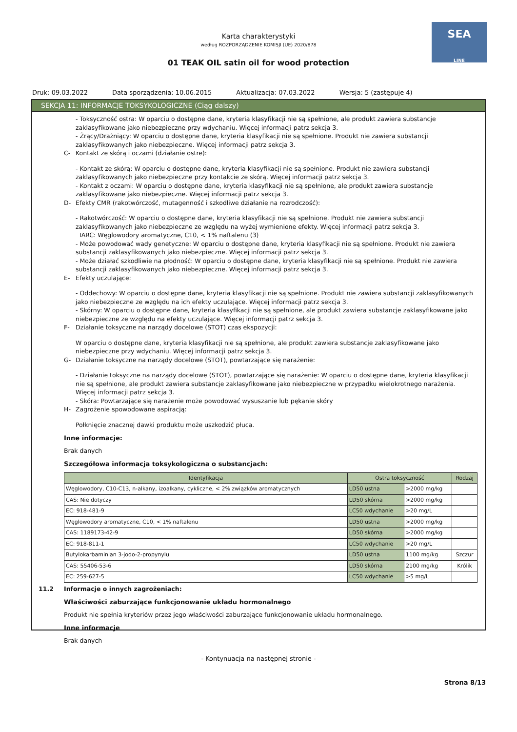SEA
LINE
Karta charakterystyki
według ROZPORZĄDZENIE KOMISJI (UE) 2020/878
01 TEAK OIL satin oil for wood protection
Druk: 09.03.2022 Data sporządzenia: 10.06.2015 Aktualizacja: 07.03.2022 Wersja: 5 (zastępuje 4)
SEKCJA 11: INFORMACJE TOKSYKOLOGICZNE (Ciąg dalszy)
- Toksyczność ostra: W oparciu o dostępne dane, kryteria klasyfikacji nie są spełnione, ale produkt zawiera substancje zaklasyfikowane jako niebezpieczne przy wdychaniu. Więcej informacji patrz sekcja 3.
- Żrący/Drażniący: W oparciu o dostępne dane, kryteria klasyfikacji nie są spełnione. Produkt nie zawiera substancji zaklasyfikowanych jako niebezpieczne. Więcej informacji patrz sekcja 3.
C- Kontakt ze skórą i oczami (działanie ostre):
- Kontakt ze skórą: W oparciu o dostępne dane, kryteria klasyfikacji nie są spełnione. Produkt nie zawiera substancji zaklasyfikowanych jako niebezpieczne przy kontakcie ze skórą. Więcej informacji patrz sekcja 3.
- Kontakt z oczami: W oparciu o dostępne dane, kryteria klasyfikacji nie są spełnione, ale produkt zawiera substancje zaklasyfikowane jako niebezpieczne. Więcej informacji patrz sekcja 3.
D- Efekty CMR (rakotwórczość, mutagenność i szkodliwe działanie na rozrodczość):
- Rakotwórczość: W oparciu o dostępne dane, kryteria klasyfikacji nie są spełnione. Produkt nie zawiera substancji zaklasyfikowanych jako niebezpieczne ze względu na wyżej wymienione efekty. Więcej informacji patrz sekcja 3.
IARC: Węglowodory aromatyczne, C10, < 1% naftalenu (3)
- Może powodować wady genetyczne: W oparciu o dostępne dane, kryteria klasyfikacji nie są spełnione. Produkt nie zawiera substancji zaklasyfikowanych jako niebezpieczne. Więcej informacji patrz sekcja 3.
- Może działać szkodliwie na płodność: W oparciu o dostępne dane, kryteria klasyfikacji nie są spełnione. Produkt nie zawiera substancji zaklasyfikowanych jako niebezpieczne. Więcej informacji patrz sekcja 3.
E- Efekty uczulające:
- Oddechowy: W oparciu o dostępne dane, kryteria klasyfikacji nie są spełnione. Produkt nie zawiera substancji zaklasyfikowanych jako niebezpieczne ze względu na ich efekty uczulające. Więcej informacji patrz sekcja 3.
- Skórny: W oparciu o dostępne dane, kryteria klasyfikacji nie są spełnione, ale produkt zawiera substancje zaklasyfikowane jako niebezpieczne ze względu na efekty uczulające. Więcej informacji patrz sekcja 3.
F- Działanie toksyczne na narządy docelowe (STOT) czas ekspozycji:
W oparciu o dostępne dane, kryteria klasyfikacji nie są spełnione, ale produkt zawiera substancje zaklasyfikowane jako niebezpieczne przy wdychaniu. Więcej informacji patrz sekcja 3.
G- Działanie toksyczne na narządy docelowe (STOT), powtarzające się narażenie:
- Działanie toksyczne na narządy docelowe (STOT), powtarzające się narażenie: W oparciu o dostępne dane, kryteria klasyfikacji nie są spełnione, ale produkt zawiera substancje zaklasyfikowane jako niebezpieczne w przypadku wielokrotnego narażenia. Więcej informacji patrz sekcja 3.
- Skóra: Powtarzające się narażenie może powodować wysuszanie lub pękanie skóry
H- Zagrożenie spowodowane aspiracją:
Połknięcie znacznej dawki produktu może uszkodzić płuca.
Inne informacje:
Brak danych
Szczegółowa informacja toksykologiczna o substancjach:
| Identyfikacja | Ostra toksyczność | | Rodzaj |
| --- | --- | --- | --- |
| Węglowodory, C10-C13, n-alkany, izoalkany, cykliczne, < 2% związków aromatycznych | LD50 ustna | >2000 mg/kg | |
| CAS: Nie dotyczy | LD50 skórna | >2000 mg/kg | |
| EC: 918-481-9 | LC50 wdychanie | >20 mg/L | |
| Węglowodory aromatyczne, C10, < 1% naftalenu | LD50 ustna | >2000 mg/kg | |
| CAS: 1189173-42-9 | LD50 skórna | >2000 mg/kg | |
| EC: 918-811-1 | LC50 wdychanie | >20 mg/L | |
| Butylokarbaminian 3-jodo-2-propynylu | LD50 ustna | 1100 mg/kg | Szczur |
| CAS: 55406-53-6 | LD50 skórna | 2100 mg/kg | Królik |
| EC: 259-627-5 | LC50 wdychanie | >5 mg/L | |
11.2 Informacje o innych zagrożeniach:
Właściwości zaburzające funkcjonowanie układu hormonalnego
Produkt nie spełnia kryteriów przez jego właściwości zaburzające funkcjonowanie układu hormonalnego.
Inne informacje
Brak danych
- Kontynuacja na następnej stronie -
Strona 8/13